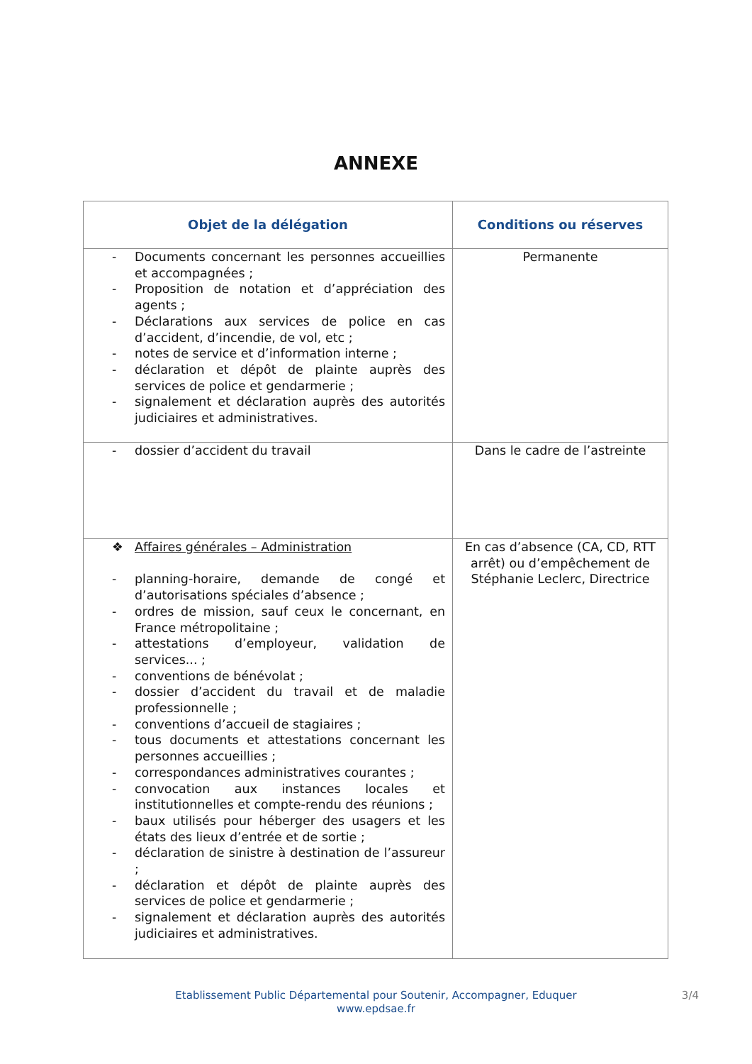ANNEXE
| Objet de la délégation | Conditions ou réserves |
| --- | --- |
| - Documents concernant les personnes accueillies et accompagnées ; - Proposition de notation et d’appréciation des agents ; - Déclarations aux services de police en cas d’accident, d’incendie, de vol, etc ; - notes de service et d’information interne ; - déclaration et dépôt de plainte auprès des services de police et gendarmerie ; - signalement et déclaration auprès des autorités judiciaires et administratives. | Permanente |
| - dossier d’accident du travail | Dans le cadre de l’astreinte |
| ❖ Affaires générales – Administration - planning-horaire, demande de congé et d’autorisations spéciales d’absence ; - ordres de mission, sauf ceux le concernant, en France métropolitaine ; - attestations d’employeur, validation de services... ; - conventions de bénévolat ; - dossier d’accident du travail et de maladie professionnelle ; - conventions d’accueil de stagiaires ; - tous documents et attestations concernant les personnes accueillies ; - correspondances administratives courantes ; - convocation aux instances locales et institutionnelles et compte-rendu des réunions ; - baux utilisés pour héberger des usagers et les états des lieux d’entrée et de sortie ; - déclaration de sinistre à destination de l’assureur ; - déclaration et dépôt de plainte auprès des services de police et gendarmerie ; - signalement et déclaration auprès des autorités judiciaires et administratives. | En cas d’absence (CA, CD, RTT arrêt) ou d’empêchement de Stéphanie Leclerc, Directrice |
Etablissement Public Départemental pour Soutenir, Accompagner, Eduquer 3/4
www.epdsae.fr